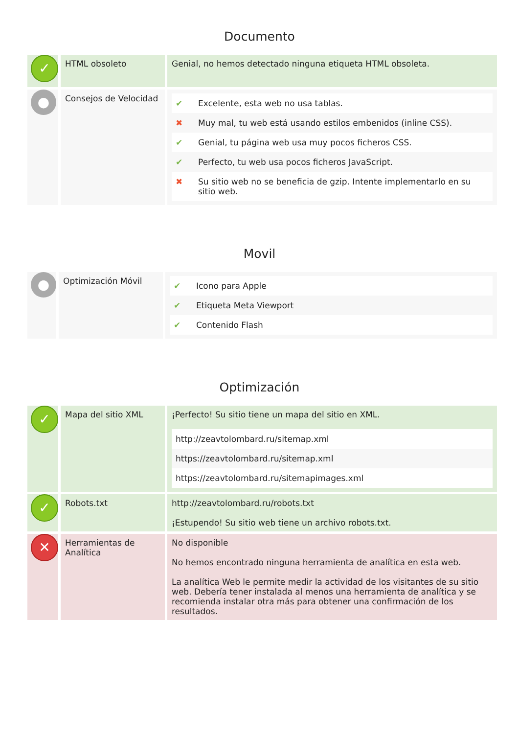Documento
| ✓ | HTML obsoleto | Genial, no hemos detectado ninguna etiqueta HTML obsoleta. |
| ● | Consejos de Velocidad | / ✔ / Excelente, esta web no usa tablas. / / ✖ / Muy mal, tu web está usando estilos embenidos (inline CSS). / / ✔ / Genial, tu página web usa muy pocos ficheros CSS. / / ✔ / Perfecto, tu web usa pocos ficheros JavaScript. / / ✖ / Su sitio web no se beneficia de gzip. Intente implementarlo en su sitio web. / |
Movil
| ● | Optimización Móvil | / ✔ / Icono para Apple / / ✔ / Etiqueta Meta Viewport / / ✔ / Contenido Flash / |
Optimización
| ✓ | Mapa del sitio XML | ¡Perfecto! Su sitio tiene un mapa del sitio en XML. / http://zeavtolombard.ru/sitemap.xml / / https://zeavtolombard.ru/sitemap.xml / / https://zeavtolombard.ru/sitemapimages.xml / |
| ✓ | Robots.txt | http://zeavtolombard.ru/robots.txt ¡Estupendo! Su sitio web tiene un archivo robots.txt. |
| ✕ | Herramientas de Analítica | No disponible No hemos encontrado ninguna herramienta de analítica en esta web. La analítica Web le permite medir la actividad de los visitantes de su sitio web. Debería tener instalada al menos una herramienta de analítica y se recomienda instalar otra más para obtener una confirmación de los resultados. |